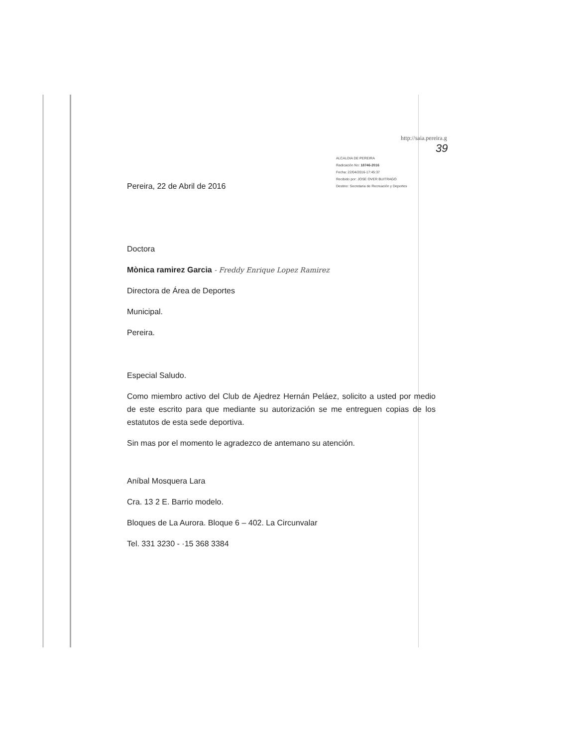http://saia.pereira.g
39
ALCALDIA DE PEREIRA
Radicación No: 18746-2016
Fecha: 22/04/2016-17:45:37
Recibido por: JOSE OVER BUITRAGO
Destino: Secretaria de Recreación y Deportes
Pereira, 22 de Abril de 2016
Doctora
Mònica ramirez Garcia - Freddy Enrique Lopez Ramirez
Directora de Área de Deportes
Municipal.
Pereira.
Especial Saludo.
Como miembro activo del Club de Ajedrez Hernán Peláez, solicito a usted por medio de este escrito para que mediante su autorización se me entreguen copias de los estatutos de esta sede deportiva.
Sin mas por el momento le agradezco de antemano su atención.
Aníbal Mosquera Lara
Cra. 13 2 E. Barrio modelo.
Bloques de La Aurora. Bloque 6 – 402. La Circunvalar
Tel. 331 3230 - ·15 368 3384